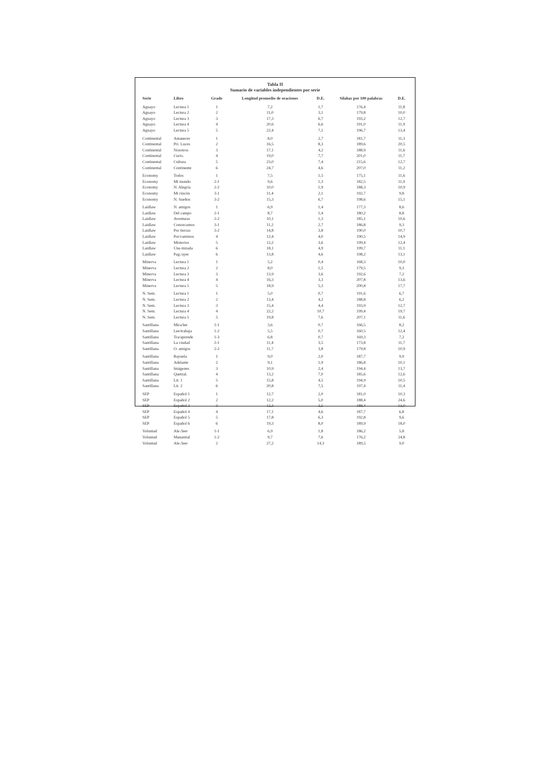Tabla II
Sumario de variables independientes por serie
| Serie | Libro | Grado | Longitud promedio de oraciones | D.E. | Sílabas por 100 palabras | D.E. |
| --- | --- | --- | --- | --- | --- | --- |
| Aguayo | Lectura 1 | 1 | 7,2 | 1,7 | 176,4 | 11,8 |
| Aguayo | Lectura 2 | 2 | 11,0 | 3,1 | 179,8 | 10,0 |
| Aguayo | Lectura 3 | 3 | 17,3 | 6,7 | 193,2 | 12,7 |
| Aguayo | Lectura 4 | 4 | 20,6 | 6,6 | 191,0 | 11,9 |
| Aguayo | Lectura 5 | 5 | 22,4 | 7,1 | 196,7 | 13,4 |
| Continental | Amanecer | 1 | 8,0 | 2,7 | 181,7 | 11,3 |
| Continental | Pri. Luces | 2 | 16,5 | 8,3 | 189,6 | 20,5 |
| Continental | Nosotros | 3 | 17,1 | 4,2 | 188,9 | 11,6 |
| Continental | Curio. | 4 | 19,0 | 7,7 | 201,0 | 11,7 |
| Continental | Cultura | 5 | 23,0 | 7,4 | 215,6 | 12,7 |
| Continental | Continente | 6 | 24,7 | 4,6 | 207,0 | 11,2 |
| Economy | Todos | 1 | 7,5 | 1,5 | 175,1 | 11,6 |
| Economy | Mi mundo | 2-1 | 9,6 | 1,3 | 182,5 | 11,9 |
| Economy | N. Alegría | 2-2 | 10,0 | 1,9 | 188,3 | 10,9 |
| Economy | Mi rincón | 3-1 | 11,4 | 2,1 | 192,7 | 9,8 |
| Economy | N. Sueños | 3-2 | 15,3 | 6,7 | 198,6 | 15,1 |
| Laidlaw | N. amigos | 1 | 6,9 | 1,4 | 177,3 | 8,6 |
| Laidlaw | Del campo | 2-1 | 8,7 | 1,4 | 180,2 | 8,8 |
| Laidlaw | Aventuras | 2-2 | 10,1 | 1,3 | 185,1 | 10,6 |
| Laidlaw | Conozcamos | 3-1 | 11,2 | 2,7 | 186,8 | 9,3 |
| Laidlaw | Por tierras | 3-2 | 14,8 | 3,8 | 190,0 | 10,7 |
| Laidlaw | Por/caminos | 4 | 12,4 | 4,0 | 190,5 | 14,9 |
| Laidlaw | Misterios | 5 | 12,2 | 3,6 | 199,4 | 12,4 |
| Laidlaw | Una mirada | 6 | 18,1 | 4,9 | 199,7 | 11,1 |
| Laidlaw | Pag./ayer | 6 | 13,8 | 4,6 | 198,2 | 13,1 |
| Minerva | Lectura 1 | 1 | 5,2 | 0,4 | 168,3 | 10,0 |
| Minerva | Lectura 2 | 2 | 8,0 | 1,5 | 179,5 | 9,3 |
| Minerva | Lectura 3 | 3 | 13,9 | 3,6 | 192,6 | 7,2 |
| Minerva | Lectura 4 | 4 | 16,3 | 3,3 | 207,8 | 13,6 |
| Minerva | Lectura 5 | 5 | 18,9 | 5,3 | 200,8 | 17,7 |
| N. Sem. | Lectura 1 | 1 | 5,0 | 0,7 | 191,6 | 6,7 |
| N. Sem. | Lectura 2 | 2 | 13,4 | 4,2 | 188,8 | 6,2 |
| N. Sem. | Lectura 3 | 3 | 15,4 | 4,4 | 193,9 | 12,7 |
| N. Sem. | Lectura 4 | 4 | 22,2 | 10,7 | 199,4 | 19,7 |
| N. Sem. | Lectura 5 | 5 | 19,8 | 7,6 | 207,1 | 11,6 |
| Santillana | Mira/lee | 1-1 | 3,6 | 0,7 | 166,5 | 8,2 |
| Santillana | Lee/trabaja | 1-2 | 5,5 | 0,7 | 160,5 | 12,4 |
| Santillana | Tra/aprende | 1-3 | 6,8 | 0,7 | 169,3 | 7,2 |
| Santillana | La ciudad | 2-1 | 11,4 | 3,5 | 173,8 | 11,7 |
| Santillana | O. amigos | 2-2 | 11,7 | 3,8 | 179,8 | 10,9 |
| Santillana | Rayuela | 1 | 9,0 | 2,0 | 187,7 | 9,9 |
| Santillana | Adelante | 2 | 9,1 | 1,9 | 186,8 | 10,1 |
| Santillana | Imágenes | 3 | 10,9 | 2,4 | 194,4 | 13,7 |
| Santillana | Quetzal. | 4 | 13,2 | 7,0 | 185,6 | 12,6 |
| Santillana | Lit. 1 | 5 | 15,8 | 4,5 | 194,9 | 10,5 |
| Santillana | Lit. 2 | 6 | 20,8 | 7,5 | 197,4 | 11,4 |
| SEP | Español 1 | 1 | 12,7 | 2,0 | 181,0 | 10,3 |
| SEP | Español 2 | 2 | 12,2 | 5,0 | 188,4 | 24,6 |
| SEP | Español 3 | 3 | 12,3 | 2,5 | 189,4 | 13,0 |
| SEP | Español 4 | 4 | 17,1 | 4,6 | 187,7 | 6,8 |
| SEP | Español 5 | 5 | 17,8 | 6,3 | 192,8 | 9,6 |
| SEP | Español 6 | 6 | 19,3 | 8,0 | 189,9 | 18,0 |
| Voluntad | Ale./leer | 1-1 | 6,9 | 1,8 | 186,2 | 5,8 |
| Voluntad | Manantial | 1-2 | 9,7 | 7,6 | 176,2 | 24,8 |
| Voluntad | Ale./leer | 2 | 27,2 | 14,3 | 189,5 | 9,0 |